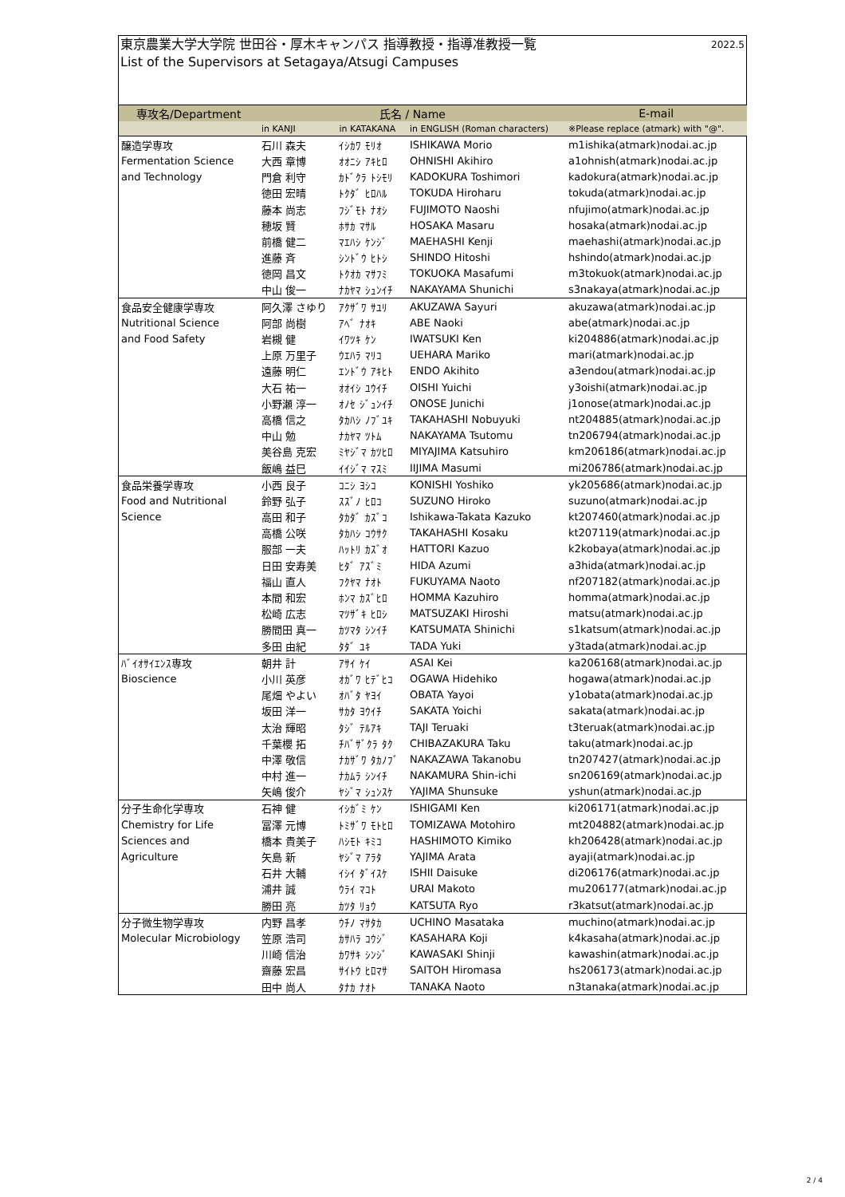東京農業大学大学院 世田谷・厚木キャンパス 指導教授・指導准教授一覧 2022.5
List of the Supervisors at Setagaya/Atsugi Campuses
| 専攻名/Department | 氏名 / Name | | | E-mail |
| --- | --- | --- | --- | --- |
| | in KANJI | in KATAKANA | in ENGLISH (Roman characters) | ※Please replace (atmark) with "@". |
| 醸造学専攻 | 石川 森夫 | ｲｼｶﾜ ﾓﾘｵ | ISHIKAWA Morio | m1ishika(atmark)nodai.ac.jp |
| Fermentation Science | 大西 章博 | ｵｵﾆｼ ｱｷﾋﾛ | OHNISHI Akihiro | a1ohnish(atmark)nodai.ac.jp |
| and Technology | 門倉 利守 | ｶﾄﾞｸﾗ ﾄｼﾓﾘ | KADOKURA Toshimori | kadokura(atmark)nodai.ac.jp |
| | 徳田 宏晴 | ﾄｸﾀﾞ ﾋﾛﾊﾙ | TOKUDA Hiroharu | tokuda(atmark)nodai.ac.jp |
| | 藤本 尚志 | ﾌｼﾞﾓﾄ ﾅｵｼ | FUJIMOTO Naoshi | nfujimo(atmark)nodai.ac.jp |
| | 穂坂 賢 | ﾎｻｶ ﾏｻﾙ | HOSAKA Masaru | hosaka(atmark)nodai.ac.jp |
| | 前橋 健二 | ﾏｴﾊｼ ｹﾝｼﾞ | MAEHASHI Kenji | maehashi(atmark)nodai.ac.jp |
| | 進藤 斉 | ｼﾝﾄﾞｳ ﾋﾄｼ | SHINDO Hitoshi | hshindo(atmark)nodai.ac.jp |
| | 徳岡 昌文 | ﾄｸｵｶ ﾏｻﾌﾐ | TOKUOKA Masafumi | m3tokuok(atmark)nodai.ac.jp |
| | 中山 俊一 | ﾅｶﾔﾏ ｼｭﾝｲﾁ | NAKAYAMA Shunichi | s3nakaya(atmark)nodai.ac.jp |
| 食品安全健康学専攻 | 阿久澤 さゆり | ｱｸｻﾞﾜ ｻﾕﾘ | AKUZAWA Sayuri | akuzawa(atmark)nodai.ac.jp |
| Nutritional Science | 阿部 尚樹 | ｱﾍﾞ ﾅｵｷ | ABE Naoki | abe(atmark)nodai.ac.jp |
| and Food Safety | 岩槻 健 | ｲﾜﾂｷ ｹﾝ | IWATSUKI Ken | ki204886(atmark)nodai.ac.jp |
| | 上原 万里子 | ｳｴﾊﾗ ﾏﾘｺ | UEHARA Mariko | mari(atmark)nodai.ac.jp |
| | 遠藤 明仁 | ｴﾝﾄﾞｳ ｱｷﾋﾄ | ENDO Akihito | a3endou(atmark)nodai.ac.jp |
| | 大石 祐一 | ｵｵｲｼ ﾕｳｲﾁ | OISHI Yuichi | y3oishi(atmark)nodai.ac.jp |
| | 小野瀬 淳一 | ｵﾉｾ ｼﾞｭﾝｲﾁ | ONOSE Junichi | j1onose(atmark)nodai.ac.jp |
| | 高橋 信之 | ﾀｶﾊｼ ﾉﾌﾞﾕｷ | TAKAHASHI Nobuyuki | nt204885(atmark)nodai.ac.jp |
| | 中山 勉 | ﾅｶﾔﾏ ﾂﾄﾑ | NAKAYAMA Tsutomu | tn206794(atmark)nodai.ac.jp |
| | 美谷島 克宏 | ﾐﾔｼﾞﾏ ｶﾂﾋﾛ | MIYAJIMA Katsuhiro | km206186(atmark)nodai.ac.jp |
| | 飯嶋 益巳 | ｲｲｼﾞﾏ ﾏｽﾐ | IIJIMA Masumi | mi206786(atmark)nodai.ac.jp |
| 食品栄養学専攻 | 小西 良子 | ｺﾆｼ ﾖｼｺ | KONISHI Yoshiko | yk205686(atmark)nodai.ac.jp |
| Food and Nutritional | 鈴野 弘子 | ｽｽﾞﾉ ﾋﾛｺ | SUZUNO Hiroko | suzuno(atmark)nodai.ac.jp |
| Science | 高田 和子 | ﾀｶﾀﾞ ｶｽﾞｺ | Ishikawa-Takata Kazuko | kt207460(atmark)nodai.ac.jp |
| | 高橋 公咲 | ﾀｶﾊｼ ｺｳｻｸ | TAKAHASHI Kosaku | kt207119(atmark)nodai.ac.jp |
| | 服部 一夫 | ﾊｯﾄﾘ ｶｽﾞｵ | HATTORI Kazuo | k2kobaya(atmark)nodai.ac.jp |
| | 日田 安寿美 | ﾋﾀﾞ ｱｽﾞﾐ | HIDA Azumi | a3hida(atmark)nodai.ac.jp |
| | 福山 直人 | ﾌｸﾔﾏ ﾅｵﾄ | FUKUYAMA Naoto | nf207182(atmark)nodai.ac.jp |
| | 本間 和宏 | ﾎﾝﾏ ｶｽﾞﾋﾛ | HOMMA Kazuhiro | homma(atmark)nodai.ac.jp |
| | 松崎 広志 | ﾏﾂｻﾞｷ ﾋﾛｼ | MATSUZAKI Hiroshi | matsu(atmark)nodai.ac.jp |
| | 勝間田 真一 | ｶﾂﾏﾀ ｼﾝｲﾁ | KATSUMATA Shinichi | s1katsum(atmark)nodai.ac.jp |
| | 多田 由紀 | ﾀﾀﾞ ﾕｷ | TADA Yuki | y3tada(atmark)nodai.ac.jp |
| ﾊﾞｲｵｻｲｴﾝｽ専攻 | 朝井 計 | ｱｻｲ ｹｲ | ASAI Kei | ka206168(atmark)nodai.ac.jp |
| Bioscience | 小川 英彦 | ｵｶﾞﾜ ﾋﾃﾞﾋｺ | OGAWA Hidehiko | hogawa(atmark)nodai.ac.jp |
| | 尾畑 やよい | ｵﾊﾞﾀ ﾔﾖｲ | OBATA Yayoi | y1obata(atmark)nodai.ac.jp |
| | 坂田 洋一 | ｻｶﾀ ﾖｳｲﾁ | SAKATA Yoichi | sakata(atmark)nodai.ac.jp |
| | 太治 輝昭 | ﾀｼﾞ ﾃﾙｱｷ | TAJI Teruaki | t3teruak(atmark)nodai.ac.jp |
| | 千葉櫻 拓 | ﾁﾊﾞｻﾞｸﾗ ﾀｸ | CHIBAZAKURA Taku | taku(atmark)nodai.ac.jp |
| | 中澤 敬信 | ﾅｶｻﾞﾜ ﾀｶﾉﾌﾞ | NAKAZAWA Takanobu | tn207427(atmark)nodai.ac.jp |
| | 中村 進一 | ﾅｶﾑﾗ ｼﾝｲﾁ | NAKAMURA Shin-ichi | sn206169(atmark)nodai.ac.jp |
| | 矢嶋 俊介 | ﾔｼﾞﾏ ｼｭﾝｽｹ | YAJIMA Shunsuke | yshun(atmark)nodai.ac.jp |
| 分子生命化学専攻 | 石神 健 | ｲｼｶﾞﾐ ｹﾝ | ISHIGAMI Ken | ki206171(atmark)nodai.ac.jp |
| Chemistry for Life | 冨澤 元博 | ﾄﾐｻﾞﾜ ﾓﾄﾋﾛ | TOMIZAWA Motohiro | mt204882(atmark)nodai.ac.jp |
| Sciences and | 橋本 貴美子 | ﾊｼﾓﾄ ｷﾐｺ | HASHIMOTO Kimiko | kh206428(atmark)nodai.ac.jp |
| Agriculture | 矢島 新 | ﾔｼﾞﾏ ｱﾗﾀ | YAJIMA Arata | ayaji(atmark)nodai.ac.jp |
| | 石井 大輔 | ｲｼｲ ﾀﾞｲｽｹ | ISHII Daisuke | di206176(atmark)nodai.ac.jp |
| | 浦井 誠 | ｳﾗｲ ﾏｺﾄ | URAI Makoto | mu206177(atmark)nodai.ac.jp |
| | 勝田 亮 | ｶﾂﾀ ﾘｮｳ | KATSUTA Ryo | r3katsut(atmark)nodai.ac.jp |
| 分子微生物学専攻 | 内野 昌孝 | ｳﾁﾉ ﾏｻﾀｶ | UCHINO Masataka | muchino(atmark)nodai.ac.jp |
| Molecular Microbiology | 笠原 浩司 | ｶｻﾊﾗ ｺｳｼﾞ | KASAHARA Koji | k4kasaha(atmark)nodai.ac.jp |
| | 川崎 信治 | ｶﾜｻｷ ｼﾝｼﾞ | KAWASAKI Shinji | kawashin(atmark)nodai.ac.jp |
| | 齋藤 宏昌 | ｻｲﾄｳ ﾋﾛﾏｻ | SAITOH Hiromasa | hs206173(atmark)nodai.ac.jp |
| | 田中 尚人 | ﾀﾅｶ ﾅｵﾄ | TANAKA Naoto | n3tanaka(atmark)nodai.ac.jp |
2 / 4